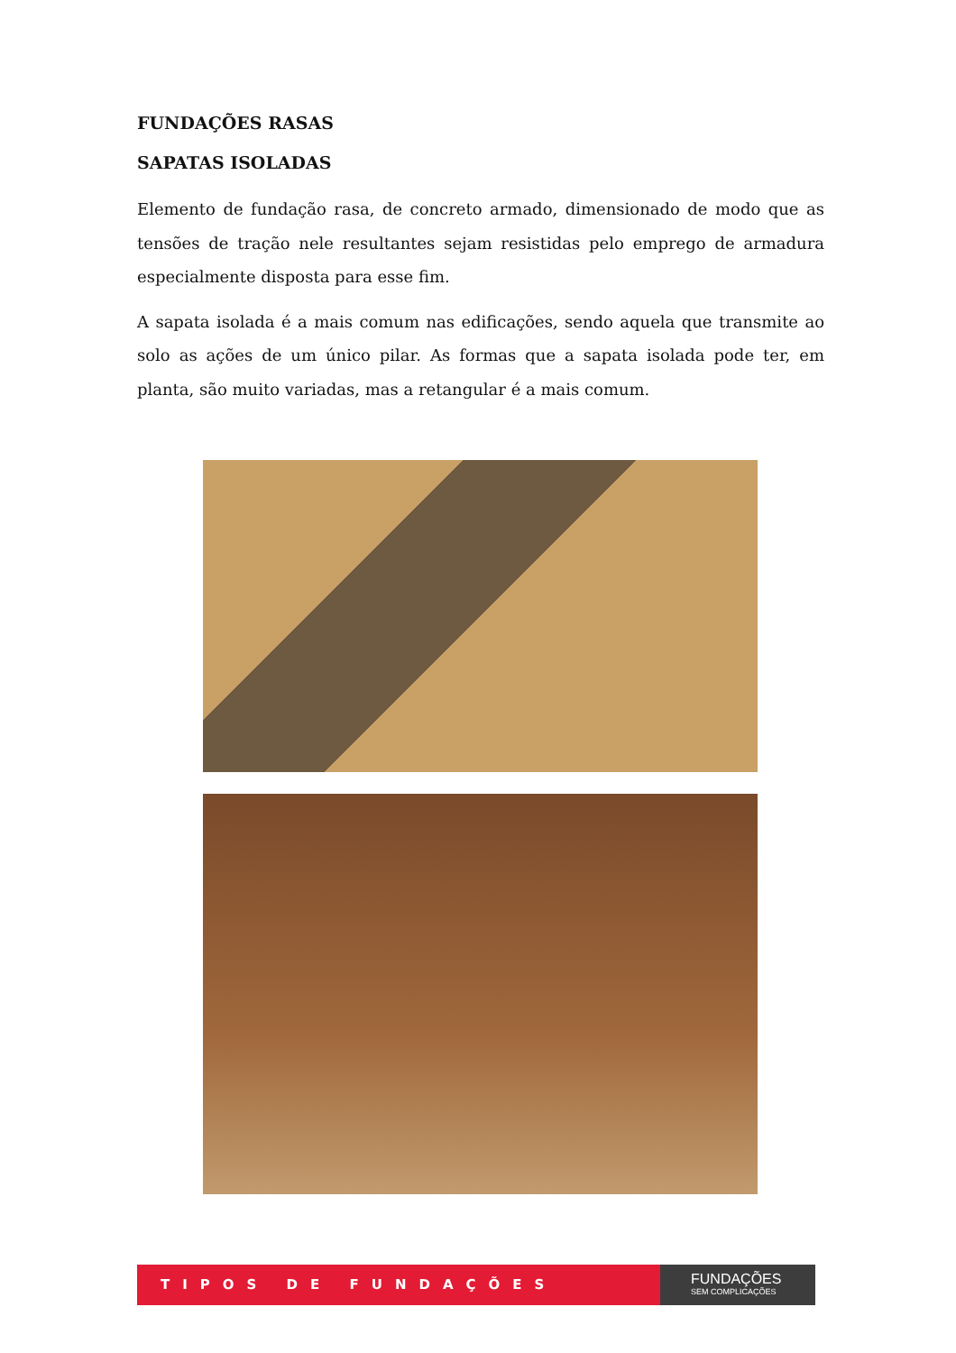FUNDAÇÕES RASAS
SAPATAS ISOLADAS
Elemento de fundação rasa, de concreto armado, dimensionado de modo que as tensões de tração nele resultantes sejam resistidas pelo emprego de armadura especialmente disposta para esse fim.
A sapata isolada é a mais comum nas edificações, sendo aquela que transmite ao solo as ações de um único pilar. As formas que a sapata isolada pode ter, em planta, são muito variadas, mas a retangular é a mais comum.
TIPOS DE FUNDAÇÕES
FUNDAÇÕES
SEM COMPLICAÇÕES